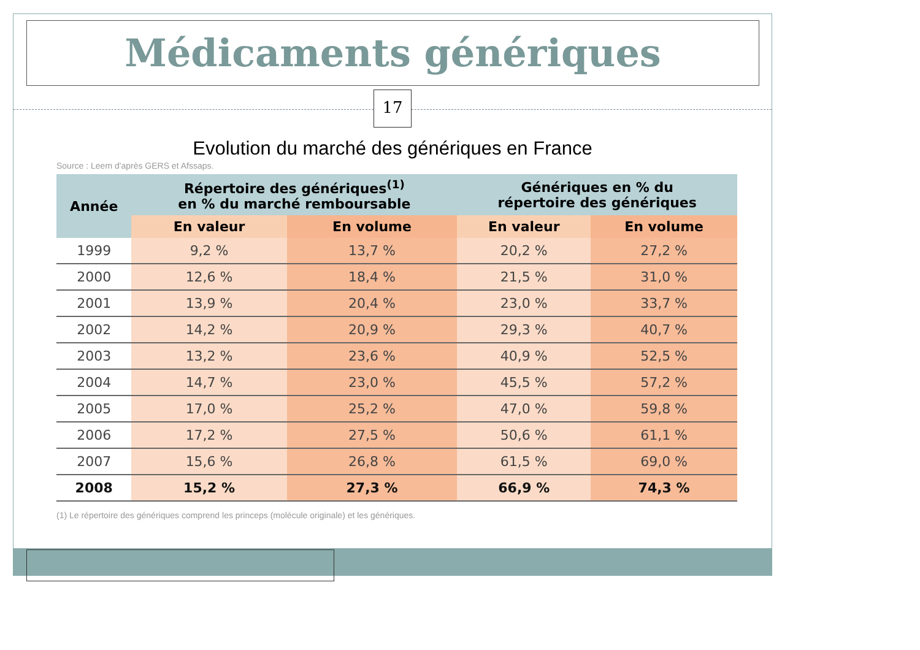Médicaments génériques
17
Evolution du marché des génériques en France
Source : Leem d'après GERS et Afssaps.
| Année | Répertoire des génériques<sup>(1)</sup> en % du marché remboursable | | Génériques en % du répertoire des génériques | |
| --- | --- | --- | --- | --- |
| | En valeur | En volume | En valeur | En volume |
| 1999 | 9,2 % | 13,7 % | 20,2 % | 27,2 % |
| 2000 | 12,6 % | 18,4 % | 21,5 % | 31,0 % |
| 2001 | 13,9 % | 20,4 % | 23,0 % | 33,7 % |
| 2002 | 14,2 % | 20,9 % | 29,3 % | 40,7 % |
| 2003 | 13,2 % | 23,6 % | 40,9 % | 52,5 % |
| 2004 | 14,7 % | 23,0 % | 45,5 % | 57,2 % |
| 2005 | 17,0 % | 25,2 % | 47,0 % | 59,8 % |
| 2006 | 17,2 % | 27,5 % | 50,6 % | 61,1 % |
| 2007 | 15,6 % | 26,8 % | 61,5 % | 69,0 % |
| 2008 | 15,2 % | 27,3 % | 66,9 % | 74,3 % |
(1) Le répertoire des génériques comprend les princeps (molécule originale) et les génériques.